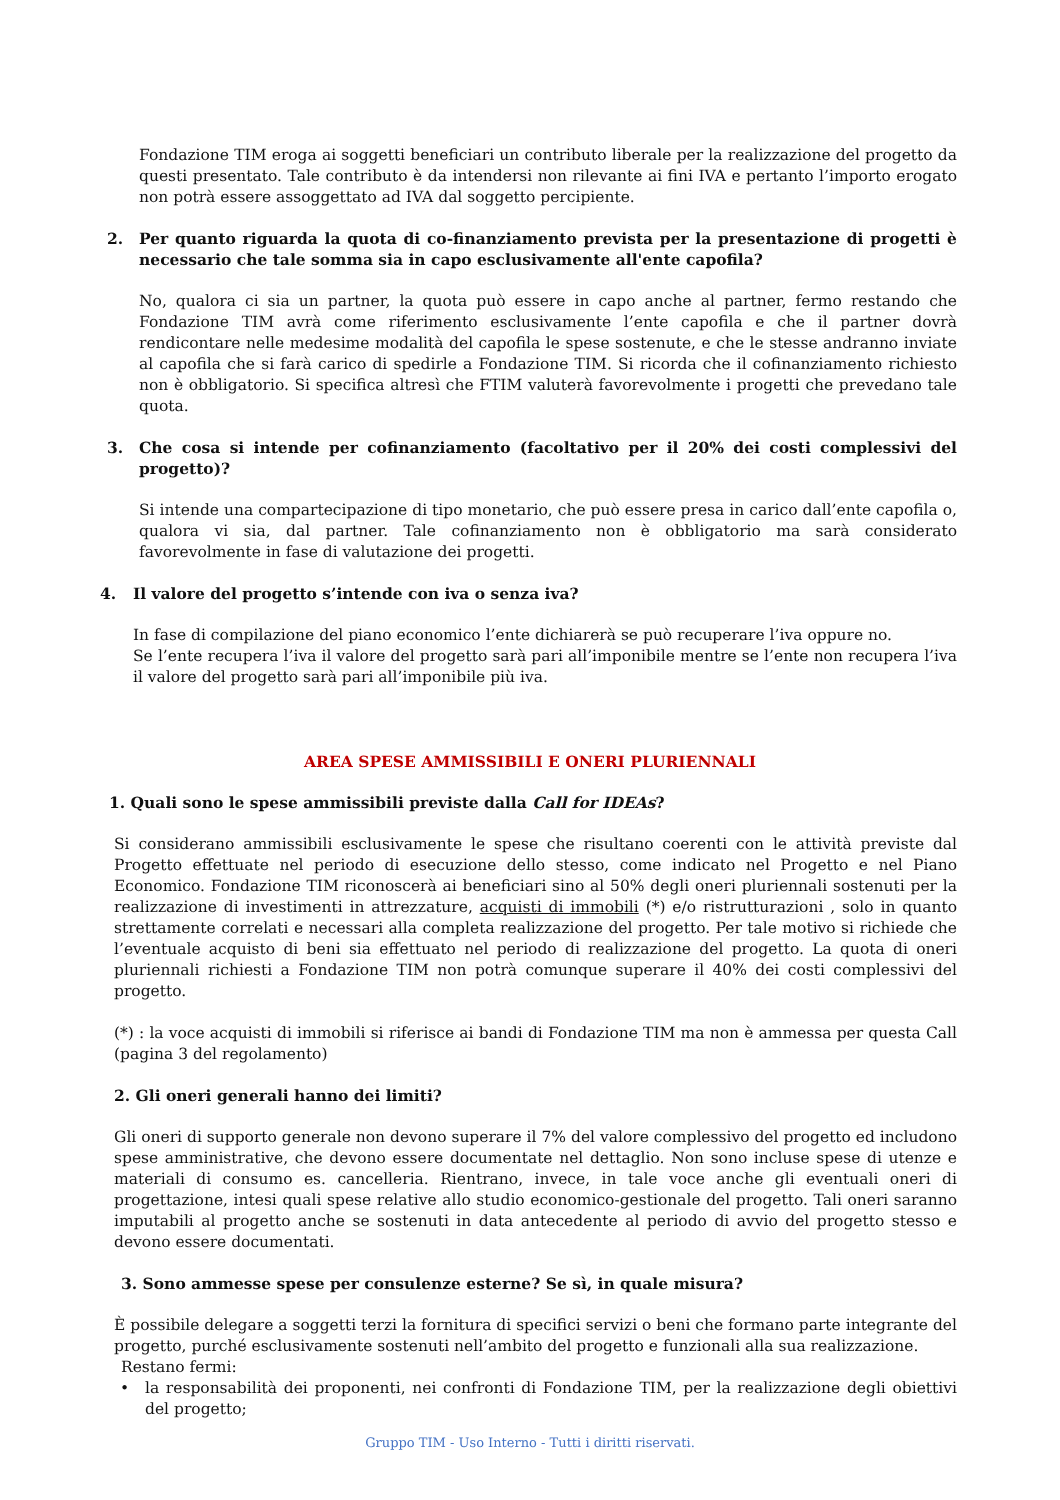Fondazione TIM eroga ai soggetti beneficiari un contributo liberale per la realizzazione del progetto da questi presentato. Tale contributo è da intendersi non rilevante ai fini IVA e pertanto l’importo erogato non potrà essere assoggettato ad IVA dal soggetto percipiente.
2. Per quanto riguarda la quota di co-finanziamento prevista per la presentazione di progetti è necessario che tale somma sia in capo esclusivamente all'ente capofila?
No, qualora ci sia un partner, la quota può essere in capo anche al partner, fermo restando che Fondazione TIM avrà come riferimento esclusivamente l’ente capofila e che il partner dovrà rendicontare nelle medesime modalità del capofila le spese sostenute, e che le stesse andranno inviate al capofila che si farà carico di spedirle a Fondazione TIM. Si ricorda che il cofinanziamento richiesto non è obbligatorio. Si specifica altresì che FTIM valuterà favorevolmente i progetti che prevedano tale quota.
3. Che cosa si intende per cofinanziamento (facoltativo per il 20% dei costi complessivi del progetto)?
Si intende una compartecipazione di tipo monetario, che può essere presa in carico dall’ente capofila o, qualora vi sia, dal partner. Tale cofinanziamento non è obbligatorio ma sarà considerato favorevolmente in fase di valutazione dei progetti.
4. Il valore del progetto s’intende con iva o senza iva?
In fase di compilazione del piano economico l’ente dichiarerà se può recuperare l’iva oppure no.
Se l’ente recupera l’iva il valore del progetto sarà pari all’imponibile mentre se l’ente non recupera l’iva il valore del progetto sarà pari all’imponibile più iva.
AREA SPESE AMMISSIBILI E ONERI PLURIENNALI
1. Quali sono le spese ammissibili previste dalla Call for IDEAs?
Si considerano ammissibili esclusivamente le spese che risultano coerenti con le attività previste dal Progetto effettuate nel periodo di esecuzione dello stesso, come indicato nel Progetto e nel Piano Economico. Fondazione TIM riconoscerà ai beneficiari sino al 50% degli oneri pluriennali sostenuti per la realizzazione di investimenti in attrezzature, acquisti di immobili (*) e/o ristrutturazioni , solo in quanto strettamente correlati e necessari alla completa realizzazione del progetto. Per tale motivo si richiede che l’eventuale acquisto di beni sia effettuato nel periodo di realizzazione del progetto. La quota di oneri pluriennali richiesti a Fondazione TIM non potrà comunque superare il 40% dei costi complessivi del progetto.
(*) : la voce acquisti di immobili si riferisce ai bandi di Fondazione TIM ma non è ammessa per questa Call (pagina 3 del regolamento)
2. Gli oneri generali hanno dei limiti?
Gli oneri di supporto generale non devono superare il 7% del valore complessivo del progetto ed includono spese amministrative, che devono essere documentate nel dettaglio. Non sono incluse spese di utenze e materiali di consumo es. cancelleria. Rientrano, invece, in tale voce anche gli eventuali oneri di progettazione, intesi quali spese relative allo studio economico-gestionale del progetto. Tali oneri saranno imputabili al progetto anche se sostenuti in data antecedente al periodo di avvio del progetto stesso e devono essere documentati.
3. Sono ammesse spese per consulenze esterne? Se sì, in quale misura?
È possibile delegare a soggetti terzi la fornitura di specifici servizi o beni che formano parte integrante del progetto, purché esclusivamente sostenuti nell’ambito del progetto e funzionali alla sua realizzazione.
Restano fermi:
• la responsabilità dei proponenti, nei confronti di Fondazione TIM, per la realizzazione degli obiettivi del progetto;
Gruppo TIM - Uso Interno - Tutti i diritti riservati.